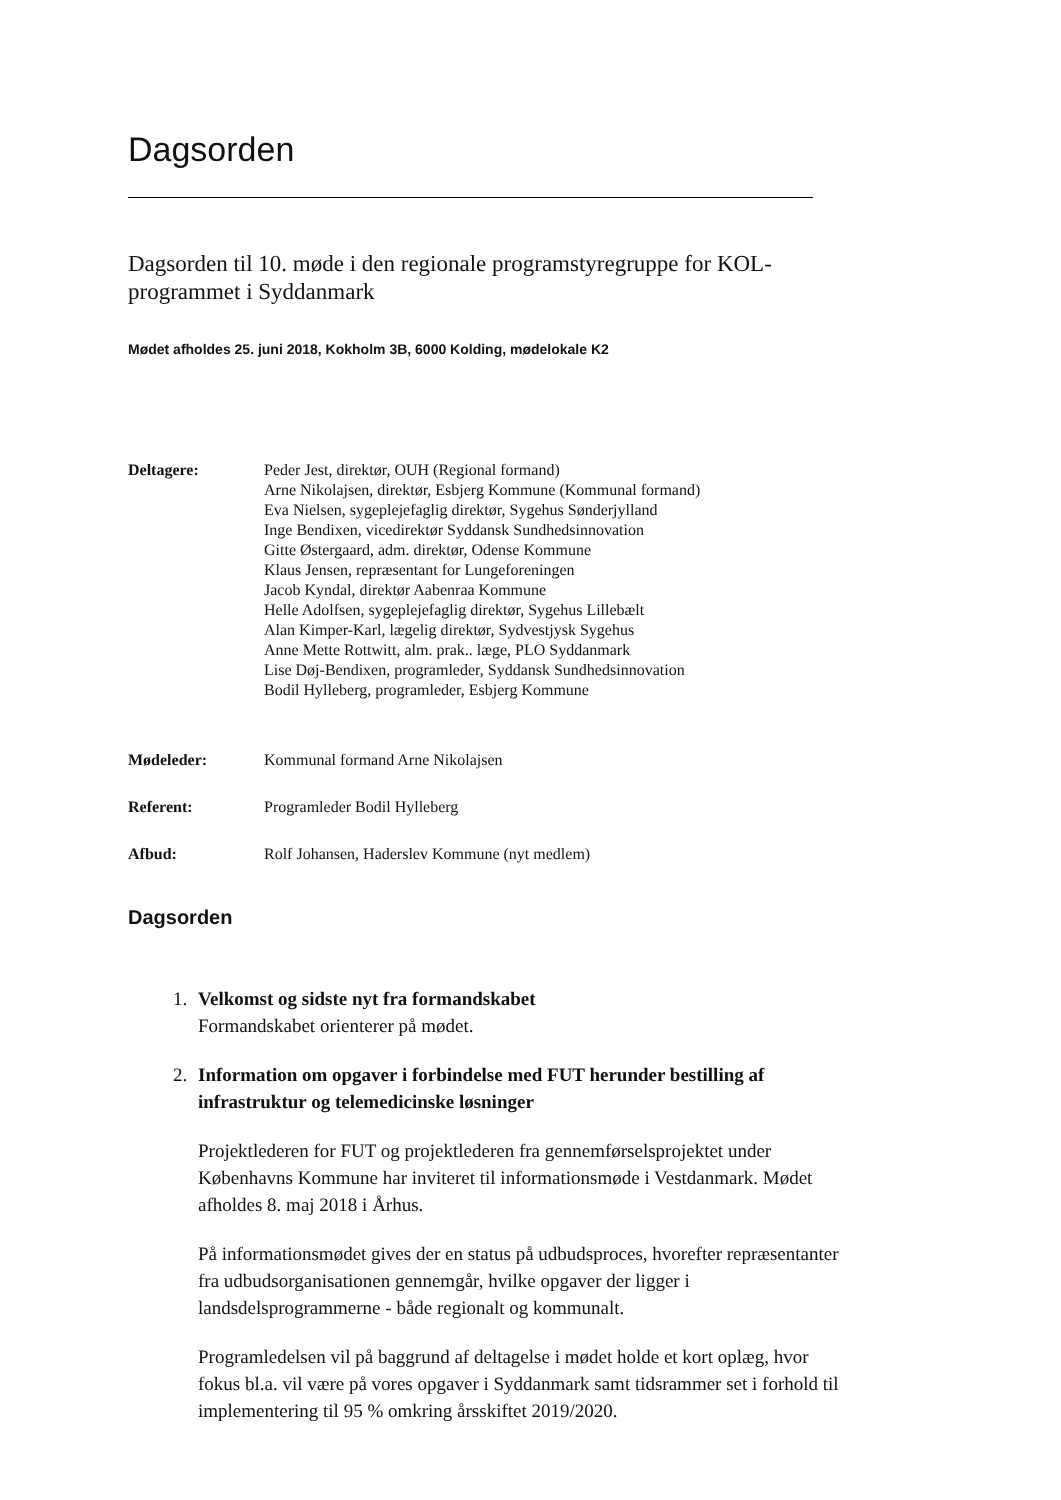Dagsorden
Dagsorden til 10. møde i den regionale programstyregruppe for KOL-programmet i Syddanmark
Mødet afholdes 25. juni 2018, Kokholm 3B, 6000 Kolding, mødelokale K2
Deltagere: Peder Jest, direktør, OUH (Regional formand)
Arne Nikolajsen, direktør, Esbjerg Kommune (Kommunal formand)
Eva Nielsen, sygeplejefaglig direktør, Sygehus Sønderjylland
Inge Bendixen, vicedirektør Syddansk Sundhedsinnovation
Gitte Østergaard, adm. direktør, Odense Kommune
Klaus Jensen, repræsentant for Lungeforeningen
Jacob Kyndal, direktør Aabenraa Kommune
Helle Adolfsen, sygeplejefaglig direktør, Sygehus Lillebælt
Alan Kimper-Karl, lægelig direktør, Sydvestjysk Sygehus
Anne Mette Rottwitt, alm. prak.. læge, PLO Syddanmark
Lise Døj-Bendixen, programleder, Syddansk Sundhedsinnovation
Bodil Hylleberg, programleder, Esbjerg Kommune
Mødeleder: Kommunal formand Arne Nikolajsen
Referent: Programleder Bodil Hylleberg
Afbud: Rolf Johansen, Haderslev Kommune (nyt medlem)
Dagsorden
1. Velkomst og sidste nyt fra formandskabet
Formandskabet orienterer på mødet.
2. Information om opgaver i forbindelse med FUT herunder bestilling af infrastruktur og telemedicinske løsninger
Projektlederen for FUT og projektlederen fra gennemførselsprojektet under Københavns Kommune har inviteret til informationsmøde i Vestdanmark. Mødet afholdes 8. maj 2018 i Århus.
På informationsmødet gives der en status på udbudsproces, hvorefter repræsentanter fra udbudsorganisationen gennemgår, hvilke opgaver der ligger i landsdelsprogrammerne - både regionalt og kommunalt.
Programledelsen vil på baggrund af deltagelse i mødet holde et kort oplæg, hvor fokus bl.a. vil være på vores opgaver i Syddanmark samt tidsrammer set i forhold til implementering til 95 % omkring årsskiftet 2019/2020.